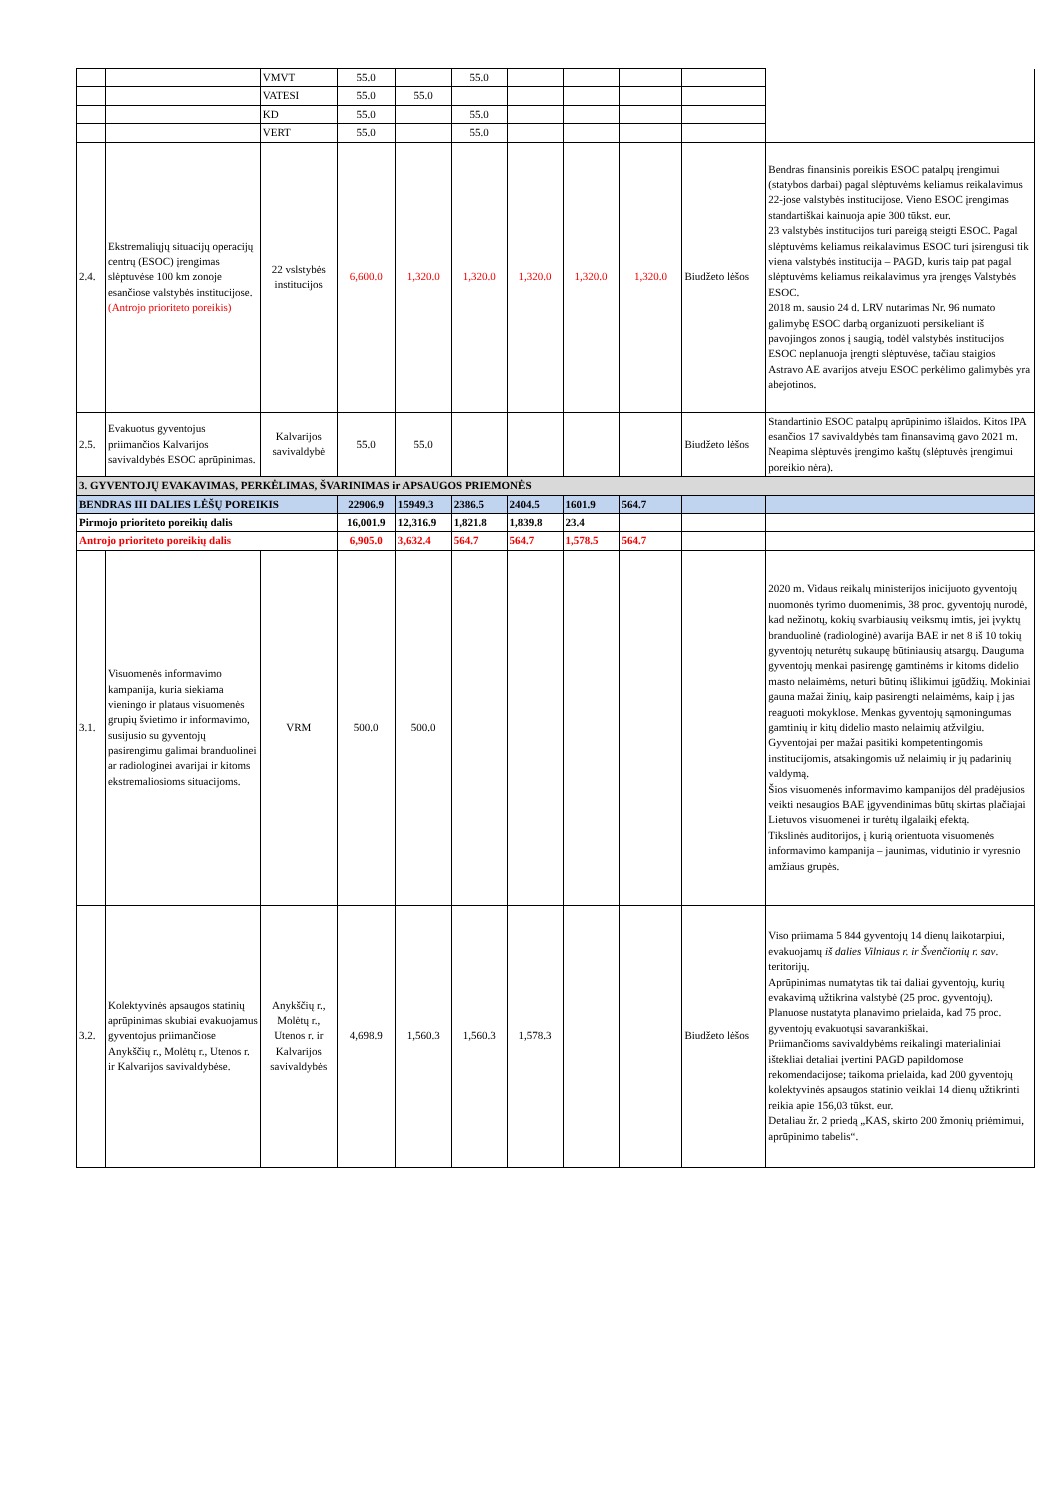| | | VMVT | 55.0 | | 55.0 | | | | | |
| | | VATESI | 55.0 | 55.0 | | | | | | |
| | | KD | 55.0 | | 55.0 | | | | | |
| | | VERT | 55.0 | | 55.0 | | | | | |
| 2.4. | Ekstremaliųjų situacijų operacijų centrų (ESOC) įrengimas slėptuvėse 100 km zonoje esančiose valstybės institucijose. (Antrojo prioriteto poreikis) | 22 vslstybės institucijos | 6,600.0 | 1,320.0 | 1,320.0 | 1,320.0 | 1,320.0 | 1,320.0 | Biudžeto lėšos | Bendras finansinis poreikis ESOC patalpų įrengimui (statybos darbai) pagal slėptuvėms keliamus reikalavimus 22-jose valstybės institucijose. Vieno ESOC įrengimas standartiškai kainuoja apie 300 tūkst. eur. 23 valstybės institucijos turi pareigą steigti ESOC. Pagal slėptuvėms keliamus reikalavimus ESOC turi įsirengusi tik viena valstybės institucija – PAGD, kuris taip pat pagal slėptuvėms keliamus reikalavimus yra įrengęs Valstybės ESOC. 2018 m. sausio 24 d. LRV nutarimas Nr. 96 numato galimybę ESOC darbą organizuoti persikeliant iš pavojingos zonos į saugią, todėl valstybės institucijos ESOC neplanuoja įrengti slėptuvėse, tačiau staigios Astravo AE avarijos atveju ESOC perkėlimo galimybės yra abejotinos. |
| 2.5. | Evakuotus gyventojus priimančios Kalvarijos savivaldybės ESOC aprūpinimas. | Kalvarijos savivaldybė | 55.0 | 55.0 | | | | | Biudžeto lėšos | Standartinio ESOC patalpų aprūpinimo išlaidos. Kitos IPA esančios 17 savivaldybės tam finansavimą gavo 2021 m. Neapima slėptuvės įrengimo kaštų (slėptuvės įrengimui poreikio nėra). |
| 3. GYVENTOJŲ EVAKAVIMAS, PERKĖLIMAS, ŠVARINIMAS ir APSAUGOS PRIEMONĖS | | | | | | | | | | |
| BENDRAS III DALIES LĖŠŲ POREIKIS | | | 22906.9 | 15949.3 | 2386.5 | 2404.5 | 1601.9 | 564.7 | | |
| Pirmojo prioriteto poreikių dalis | | | 16,001.9 | 12,316.9 | 1,821.8 | 1,839.8 | 23.4 | | | |
| Antrojo prioriteto poreikių dalis | | | 6,905.0 | 3,632.4 | 564.7 | 564.7 | 1,578.5 | 564.7 | | |
| 3.1. | Visuomenės informavimo kampanija, kuria siekiama vieningo ir plataus visuomenės grupių švietimo ir informavimo, susijusio su gyventojų pasirengimu galimai branduolinei ar radiologinei avarijai ir kitoms ekstremaliosioms situacijoms. | VRM | 500.0 | 500.0 | | | | | | 2020 m. Vidaus reikalų ministerijos inicijuoto gyventojų nuomonės tyrimo duomenimis, 38 proc. gyventojų nurodė, kad nežinotų, kokių svarbiausių veiksmų imtis, jei įvyktų branduolinė (radiologinė) avarija BAE ir net 8 iš 10 tokių gyventojų neturėtų sukaupę būtiniausių atsargų. Dauguma gyventojų menkai pasirengę gamtinėms ir kitoms didelio masto nelaimėms, neturi būtinų išlikimui įgūdžių. Mokiniai gauna mažai žinių, kaip pasirengti nelaimėms, kaip į jas reaguoti mokyklose. Menkas gyventojų sąmoningumas gamtinių ir kitų didelio masto nelaimių atžvilgiu. Gyventojai per mažai pasitiki kompetentingomis institucijomis, atsakingomis už nelaimių ir jų padarinių valdymą. Šios visuomenės informavimo kampanijos dėl pradėjusios veikti nesaugios BAE įgyvendinimas būtų skirtas plačiajai Lietuvos visuomenei ir turėtų ilgalaikį efektą. Tikslinės auditorijos, į kurią orientuota visuomenės informavimo kampanija – jaunimas, vidutinio ir vyresnio amžiaus grupės. |
| 3.2. | Kolektyvinės apsaugos statinių aprūpinimas skubiai evakuojamus gyventojus priimančiose Anykščių r., Molėtų r., Utenos r. ir Kalvarijos savivaldybėse. | Anykščių r., Molėtų r., Utenos r. ir Kalvarijos savivaldybės | 4,698.9 | 1,560.3 | 1,560.3 | 1,578.3 | | | Biudžeto lėšos | Viso priimama 5 844 gyventojų 14 dienų laikotarpiui, evakuojamų iš dalies Vilniaus r. ir Švenčionių r. sav . teritorijų. Aprūpinimas numatytas tik tai daliai gyventojų, kurių evakavimą užtikrina valstybė (25 proc. gyventojų). Planuose nustatyta planavimo prielaida, kad 75 proc. gyventojų evakuotųsi savarankiškai. Priimančioms savivaldybėms reikalingi materialiniai ištekliai detaliai įvertini PAGD papildomose rekomendacijose; taikoma prielaida, kad 200 gyventojų kolektyvinės apsaugos statinio veiklai 14 dienų užtikrinti reikia apie 156,03 tūkst. eur. Detaliau žr. 2 priedą „KAS, skirto 200 žmonių priėmimui, aprūpinimo tabelis“. |